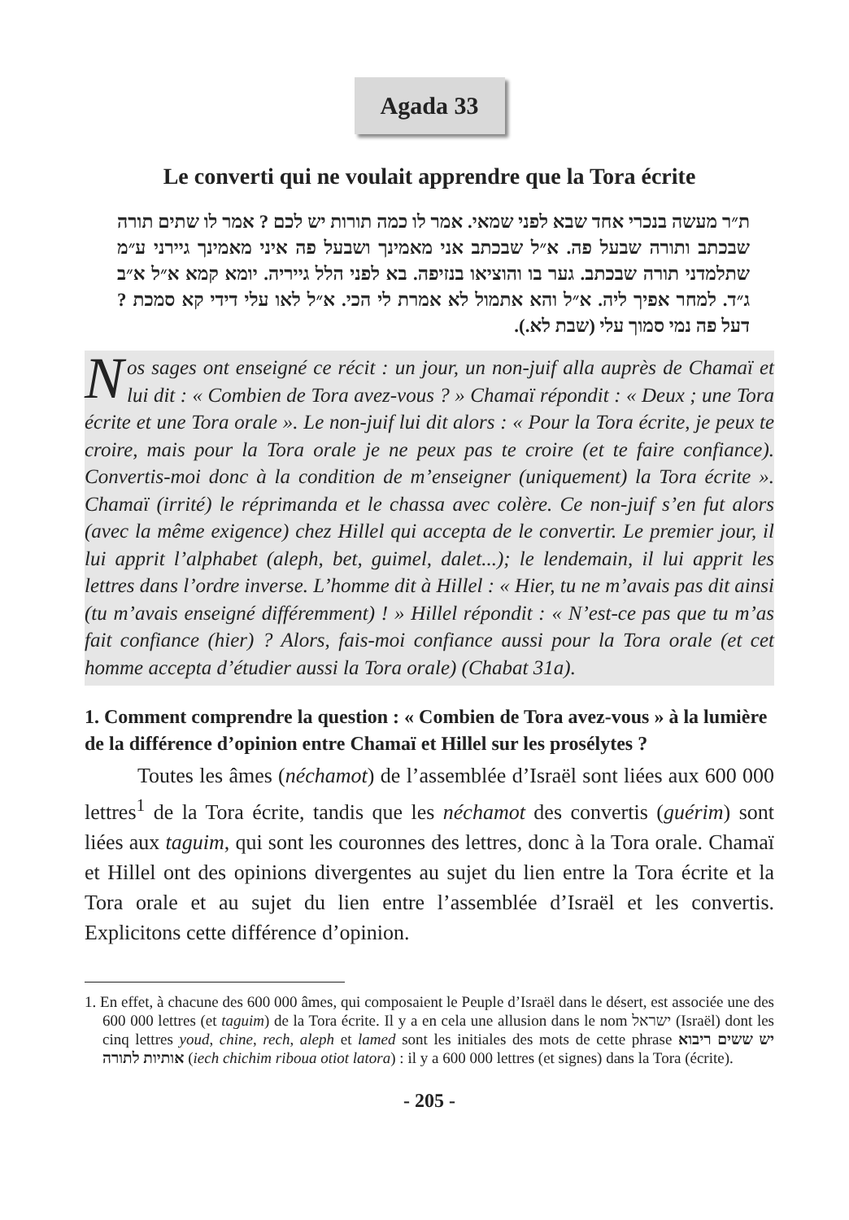Agada 33
Le converti qui ne voulait apprendre que la Tora écrite
ת״ר מעשה בנכרי אחד שבא לפני שמאי. אמר לו כמה תורות יש לכם ? אמר לו שתים תורה שבכתב ותורה שבעל פה. א״ל שבכתב אני מאמינך ושבעל פה איני מאמינך גיירני ע״מ שתלמדני תורה שבכתב. גער בו והוציאו בנזיפה. בא לפני הלל גייריה. יומא קמא א״ל א״ב ג״ד. למחר אפיך ליה. א״ל והא אתמול לא אמרת לי הכי. א״ל לאו עלי דידי קא סמכת ? דעל פה נמי סמוך עלי (שבת לא.).
Nos sages ont enseigné ce récit : un jour, un non-juif alla auprès de Chamaï et lui dit : « Combien de Tora avez-vous ? » Chamaï répondit : « Deux ; une Tora écrite et une Tora orale ». Le non-juif lui dit alors : « Pour la Tora écrite, je peux te croire, mais pour la Tora orale je ne peux pas te croire (et te faire confiance). Convertis-moi donc à la condition de m’enseigner (uniquement) la Tora écrite ». Chamaï (irrité) le réprimanda et le chassa avec colère. Ce non-juif s’en fut alors (avec la même exigence) chez Hillel qui accepta de le convertir. Le premier jour, il lui apprit l’alphabet (aleph, bet, guimel, dalet...); le lendemain, il lui apprit les lettres dans l’ordre inverse. L’homme dit à Hillel : « Hier, tu ne m’avais pas dit ainsi (tu m’avais enseigné différemment) ! » Hillel répondit : « N’est-ce pas que tu m’as fait confiance (hier) ? Alors, fais-moi confiance aussi pour la Tora orale (et cet homme accepta d’étudier aussi la Tora orale) (Chabat 31a).
1. Comment comprendre la question : « Combien de Tora avez-vous » à la lumière de la différence d’opinion entre Chamaï et Hillel sur les prosélytes ?
Toutes les âmes (néchamot) de l’assemblée d’Israël sont liées aux 600 000 lettres<sup>1</sup> de la Tora écrite, tandis que les néchamot des convertis (guérim) sont liées aux taguim, qui sont les couronnes des lettres, donc à la Tora orale. Chamaï et Hillel ont des opinions divergentes au sujet du lien entre la Tora écrite et la Tora orale et au sujet du lien entre l’assemblée d’Israël et les convertis. Explicitons cette différence d’opinion.
1. En effet, à chacune des 600 000 âmes, qui composaient le Peuple d’Israël dans le désert, est associée une des 600 000 lettres (et taguim) de la Tora écrite. Il y a en cela une allusion dans le nom ישראל (Israël) dont les cinq lettres youd, chine, rech, aleph et lamed sont les initiales des mots de cette phrase יש ששים ריבוא אותיות לתורה (iech chichim riboua otiot latora) : il y a 600 000 lettres (et signes) dans la Tora (écrite).
- 205 -